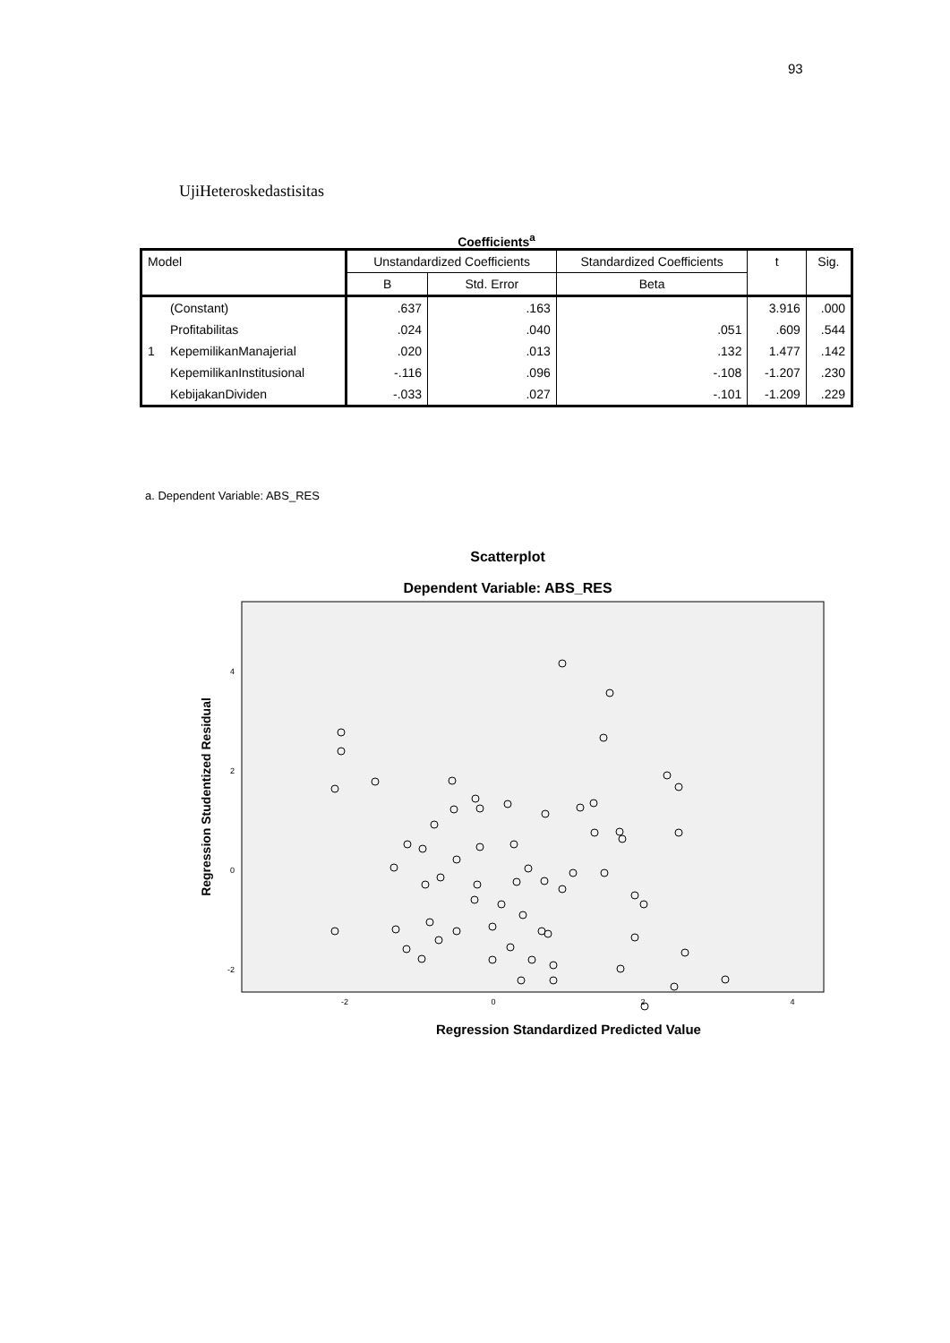93
UjiHeteroskedastisitas
Coefficients<sup>a</sup>
| Model | | Unstandardized Coefficients | | Standardized Coefficients | t | Sig. |
| --- | --- | --- | --- | --- | --- | --- |
| | | B | Std. Error | Beta | | |
| 1 | (Constant) | .637 | .163 | | 3.916 | .000 |
| | Profitabilitas | .024 | .040 | .051 | .609 | .544 |
| | KepemilikanManajerial | .020 | .013 | .132 | 1.477 | .142 |
| | KepemilikanInstitusional | -.116 | .096 | -.108 | -1.207 | .230 |
| | KebijakanDividen | -.033 | .027 | -.101 | -1.209 | .229 |
a. Dependent Variable: ABS_RES
Scatterplot
Dependent Variable: ABS_RES
4
2
0
-2
-2
0
2
4
Regression Standardized Predicted Value
Regression Studentized Residual